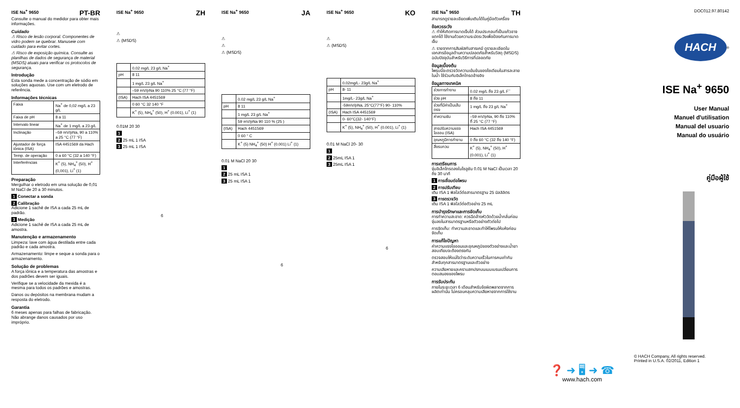ISE Na<sup>+</sup> 9650 PT-BR
Consulte o manual do medidor para obter mais informações.
Cuidado
⚠ Risco de lesão corporal. Componentes de vidro podem se quebrar. Manuseie com cuidado para evitar cortes.
⚠ Risco de exposição química. Consulte as planilhas de dados de segurança de material (MSDS) atuais para verificar os protocolos de segurança.
Introdução
Esta sonda mede a concentração de sódio em soluções aquosas. Use com um eletrodo de referência.
Informações técnicas
| Faixa | Na<sup>+</sup> de 0,02 mg/L a 23 g/L |
| Faixa de pH | 8 a 11 |
| Intervalo linear | Na<sup>+</sup> de 1 mg/L a 23 g/L |
| Inclinação | –59 mV/pNa, 90 a 110% a 25 °C (77 °F) |
| Ajustador de força iônica (ISA) | ISA 4451569 da Hach |
| Temp. de operação | 0 a 60 °C (32 a 140 °F) |
| Interferências | K<sup>+</sup> (5), NH<sub>4</sub><sup>+</sup> (50), H<sup>+</sup> (0,001), Li<sup>+</sup> (1) |
Preparação
Mergulhar o eletrodo em uma solução de 0,01 M NaCl de 20 a 30 minutos.
1 Conectar a sonda
2 Calibração
Adicione 1 sachê de ISA a cada 25 mL de padrão.
3 Medição
Adicione 1 sachê de ISA a cada 25 mL de amostra.
Manutenção e armazenamento
Limpeza: lave com água destilada entre cada padrão e cada amostra.
Armazenamento: limpe e seque a sonda para o armazenamento.
Solução de problemas
A força iônica e a temperatura das amostras e dos padrões devem ser iguais.
Verifique se a velocidade da mexida é a mesma para todos os padrões e amostras.
Danos ou depósitos na membrana mudam a resposta do eletrodo.
Garantia
6 meses apenas para falhas de fabricação. Não abrange danos causados por uso impróprio.
ISE Na<sup>+</sup> 9650 ZH
⚠
⚠ (MSDS)
| | 0.02 mg/L 23 g/L Na<sup>+</sup> |
| pH | 8 11 |
| | 1 mg/L 23 g/L Na<sup>+</sup> |
| | –59 mV/pNa 90 110% 25 °C (77 °F) |
| (ISA) | Hach ISA 4451569 |
| | 0 60 °C 32 140 °F |
| | K<sup>+</sup> (5), NH<sub>4</sub><sup>+</sup> (50), H<sup>+</sup> (0.001), Li<sup>+</sup> (1) |
0.01M 20 30
1
2 25 mL 1 ISA
3 25 mL 1 ISA
6
ISE Na<sup>+</sup> 9650 JA
⚠
⚠
⚠ (MSDS)
| | 0.02 mg/L 23 g/L Na<sup>+</sup> |
| pH | 8 11 |
| | 1 mg/L 23 g/L Na<sup>+</sup> |
| | 59 mV/pNa 90 110 % (25 ) |
| (ISA) | Hach 4451569 |
| | 0 60 ° C |
| | K<sup>+</sup> (5) NH<sub>4</sub><sup>+</sup> (50) H<sup>+</sup> (0.001) Li<sup>+</sup> (1) |
0.01 M NaCl 20 30
1
2 25 mL ISA 1
3 25 mL ISA 1
6
ISE Na<sup>+</sup> 9650 KO
⚠
⚠ (MSDS)
| | 0.02mg/L- 23g/L Na<sup>+</sup> |
| pH | 8- 11 |
| | 1mg/L- 23g/L Na<sup>+</sup> |
| | -59mV/pNa, 25°C(77°F) 90- 110% |
| (ISA) | Hach ISA 4451569 |
| | 0- 60°C(32- 140°F) |
| | K<sup>+</sup> (5), NH<sub>4</sub><sup>+</sup> (50), H<sup>+</sup> (0.001), Li<sup>+</sup> (1) |
0.01 M NaCl 20- 30
1
2 25mL ISA 1
3 25mL ISA 1
6
ISE Na<sup>+</sup> 9650 TH
สามารถดูรายละเอียดเพิ่มเติมได้ในคู่มือตัวเครื่อง
ข้อควรระวัง
⚠ ทำให้เกิดการบาดเจ็บได้ ส่วนประกอบที่เป็นแก้วอาจแตกได้ ใช้งานด้วยความระมัดระวังเพื่อป้องกันการบาดเจ็บ
⚠ รายจากการสัมผัสกับสารเคมี ดูรายละเอียดในเอกสารข้อมูลด้านความปลอดภัยสำหรับวัสดุ (MSDS) ฉบับปัจจุบันสำหรับวิธีการที่ปลอดภัย
ข้อมูลเบื้องต้น
โพรบนี้จะตรวจวัดความเข้มข้นของโซเดียมในสารละลายในน้ำ ใช้ร่วมกับอิเล็กโทรดอ้างอิง
ข้อมูลทางเทคนิค
| ช่วงการทำงาน | 0.02 mg/L ถึง 23 g/L F<sup>–</sup> |
| ช่วง pH | 8 ถึง 11 |
| ช่วงที่มีค่าเป็นเส้นตรง | 1 mg/L ถึง 23 g/L Na<sup>+</sup> |
| ค่าความชัน | –59 mV/pNa, 90 ถึง 110% ที่ 25 °C (77 °F) |
| สารปรับความแรงไอออน (ISA) | Hach ISA 4451569 |
| อุณหภูมิการทำงาน | 0 ถึง 60 °C (32 ถึง 140 °F) |
| สิ่งรบกวน | K<sup>+</sup> (5), NH<sub>4</sub><sup>+</sup> (50), H<sup>+</sup> (0.001), Li<sup>+</sup> (1) |
การเตรียมการ
จุ่มอิเล็กโทรดลงในโซลูชัน 0.01 M NaCl เป็นเวลา 20 ถึง 30 นาที
1 การเชื่อมต่อโพรบ
2 การปรับเทียบ
เติม ISA 1 พิลโลว์ต่อสารมาตรฐาน 25 มิลลิลิตร
3 การตรวจวัด
เติม ISA 1 พิลโลว์ต่อตัวอย่าง 25 mL
การบำรุงรักษาและการจัดเก็บ
การทำความสะอาด: ควรฉีดล้างหัววัดด้วยน้ำกลั่นก่อนจุ่มลงในสารมาตรฐานหรือตัวอย่างตัวต่อไป
การจัดเก็บ: ทำความสะอาดและทำให้โพรบให้แห้งก่อนจัดเก็บ
การแก้ไขปัญหา
ค่าความแรงไอออนและอุณหภูมิของตัวอย่างและน้ำยาสอบเทียบจะต้องตรงกัน
ตรวจสอบให้แน่ใจว่าระดับความเร็วในการคนเท่ากันสำหรับทุกสารมาตรฐานและตัวอย่าง
ความเสียหายและคราบสกปรกบนเมมเบรนเปลี่ยนการตอบสนองของโพรบ
การรับประกัน
ภายในระยะเวลา 6 เดือนสำหรับข้อผิดพลาดจากการผลิตเท่านั้น ไม่ครอบคลุมความเสียหายจากการใช้งาน
❓ ➜ 🖥 ➜ ☎
www.hach.com
DOC012.97.80142
HACH
<sup>®</sup>
ISE Na<sup>+</sup> 9650
User Manual
Manuel d'utilisation
Manual del usuario
Manual do usuário
คู่มือผู้ใช้
© HACH Company, All rights reserved.
Printed in U.S.A. 02/2011, Edition 1